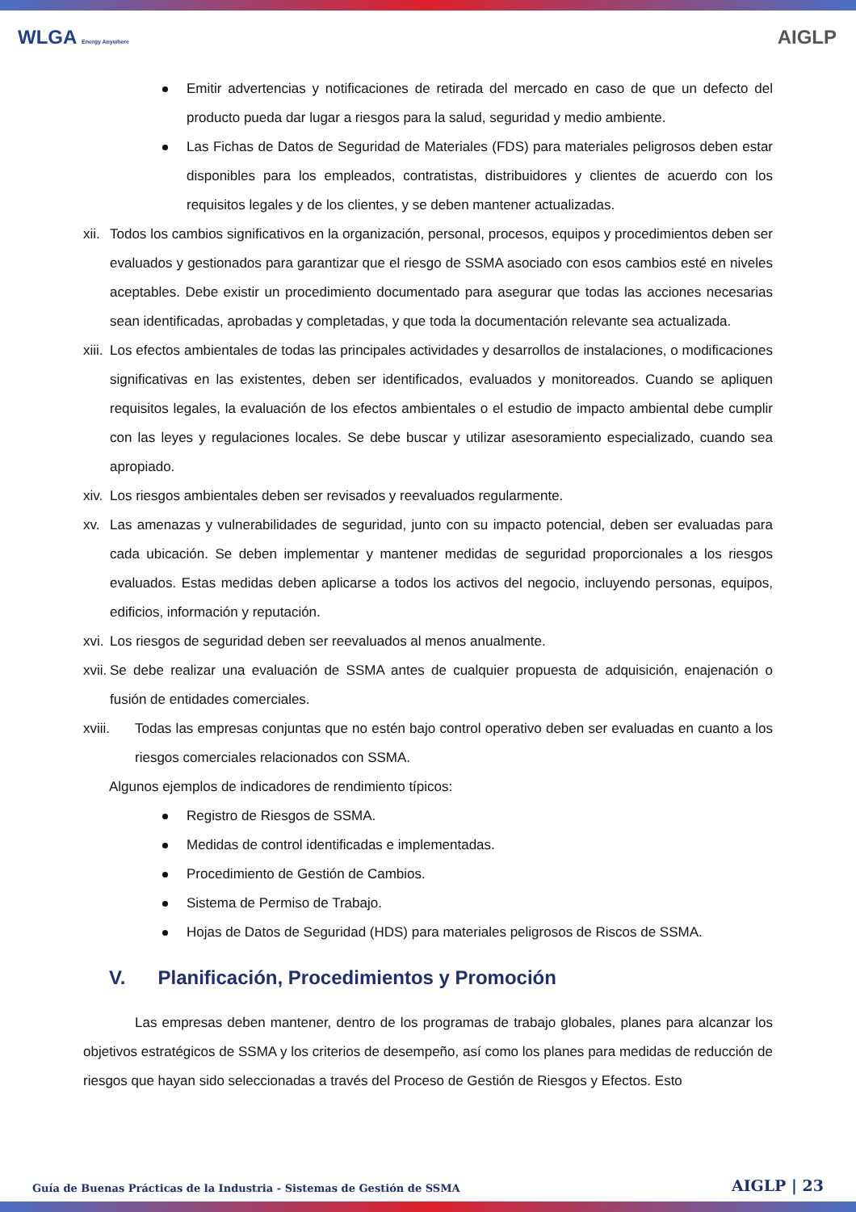WLGA Energy Anywhere
AIGLP
Emitir advertencias y notificaciones de retirada del mercado en caso de que un defecto del producto pueda dar lugar a riesgos para la salud, seguridad y medio ambiente.
Las Fichas de Datos de Seguridad de Materiales (FDS) para materiales peligrosos deben estar disponibles para los empleados, contratistas, distribuidores y clientes de acuerdo con los requisitos legales y de los clientes, y se deben mantener actualizadas.
xii.
Todos los cambios significativos en la organización, personal, procesos, equipos y procedimientos deben ser evaluados y gestionados para garantizar que el riesgo de SSMA asociado con esos cambios esté en niveles aceptables. Debe existir un procedimiento documentado para asegurar que todas las acciones necesarias sean identificadas, aprobadas y completadas, y que toda la documentación relevante sea actualizada.
xiii.
Los efectos ambientales de todas las principales actividades y desarrollos de instalaciones, o modificaciones significativas en las existentes, deben ser identificados, evaluados y monitoreados. Cuando se apliquen requisitos legales, la evaluación de los efectos ambientales o el estudio de impacto ambiental debe cumplir con las leyes y regulaciones locales. Se debe buscar y utilizar asesoramiento especializado, cuando sea apropiado.
xiv.
Los riesgos ambientales deben ser revisados y reevaluados regularmente.
xv. Las amenazas y vulnerabilidades de seguridad, junto con su impacto potencial, deben ser evaluadas para cada ubicación. Se deben implementar y mantener medidas de seguridad proporcionales a los riesgos evaluados. Estas medidas deben aplicarse a todos los activos del negocio, incluyendo personas, equipos, edificios, información y reputación.
xvi.
Los riesgos de seguridad deben ser reevaluados al menos anualmente.
xvii.
Se debe realizar una evaluación de SSMA antes de cualquier propuesta de adquisición, enajenación o fusión de entidades comerciales.
xviii. Todas las empresas conjuntas que no estén bajo control operativo deben ser evaluadas en cuanto a los riesgos comerciales relacionados con SSMA.
Algunos ejemplos de indicadores de rendimiento típicos:
Registro de Riesgos de SSMA.
Medidas de control identificadas e implementadas.
Procedimiento de Gestión de Cambios.
Sistema de Permiso de Trabajo.
Hojas de Datos de Seguridad (HDS) para materiales peligrosos de Riscos de SSMA.
V. Planificación, Procedimientos y Promoción
Las empresas deben mantener, dentro de los programas de trabajo globales, planes para alcanzar los objetivos estratégicos de SSMA y los criterios de desempeño, así como los planes para medidas de reducción de riesgos que hayan sido seleccionadas a través del Proceso de Gestión de Riesgos y Efectos. Esto
Guía de Buenas Prácticas de la Industria - Sistemas de Gestión de SSMA AIGLP | 23